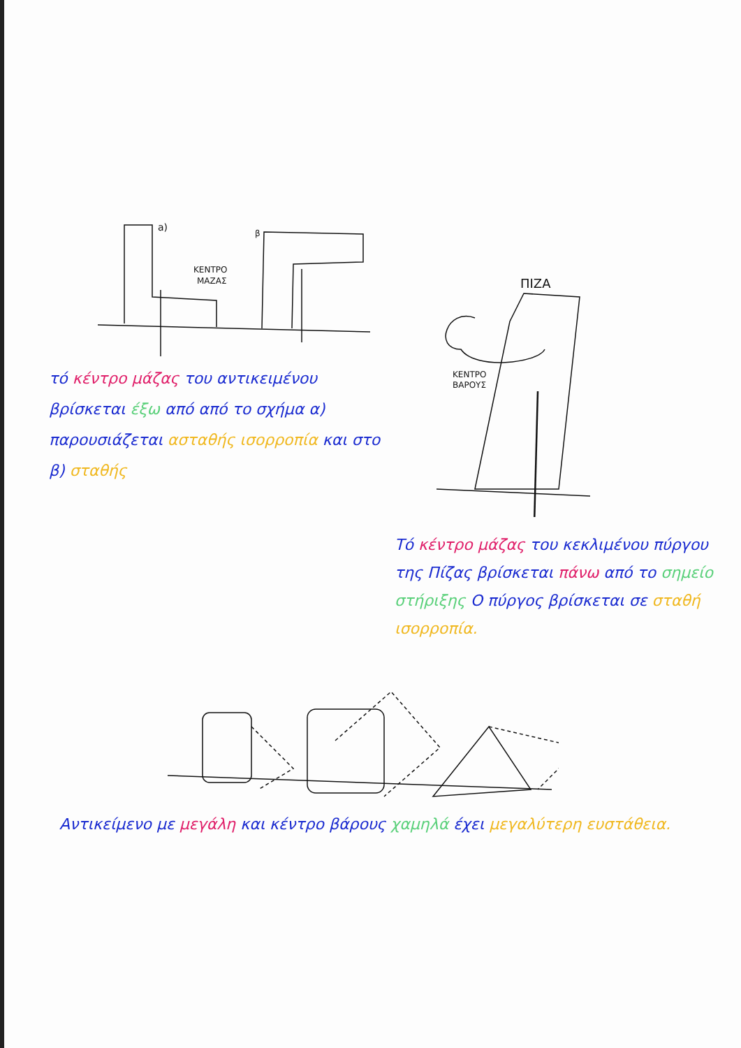a)
β
ΚΕΝΤΡΟ
ΜΑΖΑΣ
τό κέντρο μάζας του αντικειμένου βρίσκεται έξω από από το σχήμα α) παρουσιάζεται ασταθής ισορροπία και στο β) σταθής
ΠΙΖΑ
ΚΕΝΤΡΟ
ΒΑΡΟΥΣ
Τό κέντρο μάζας του κεκλιμένου πύργου της Πίζας βρίσκεται πάνω από το σημείο στήριξης Ο πύργος βρίσκεται σε σταθή ισορροπία.
Αντικείμενο με μεγάλη και κέντρο βάρους χαμηλά έχει μεγαλύτερη ευστάθεια.